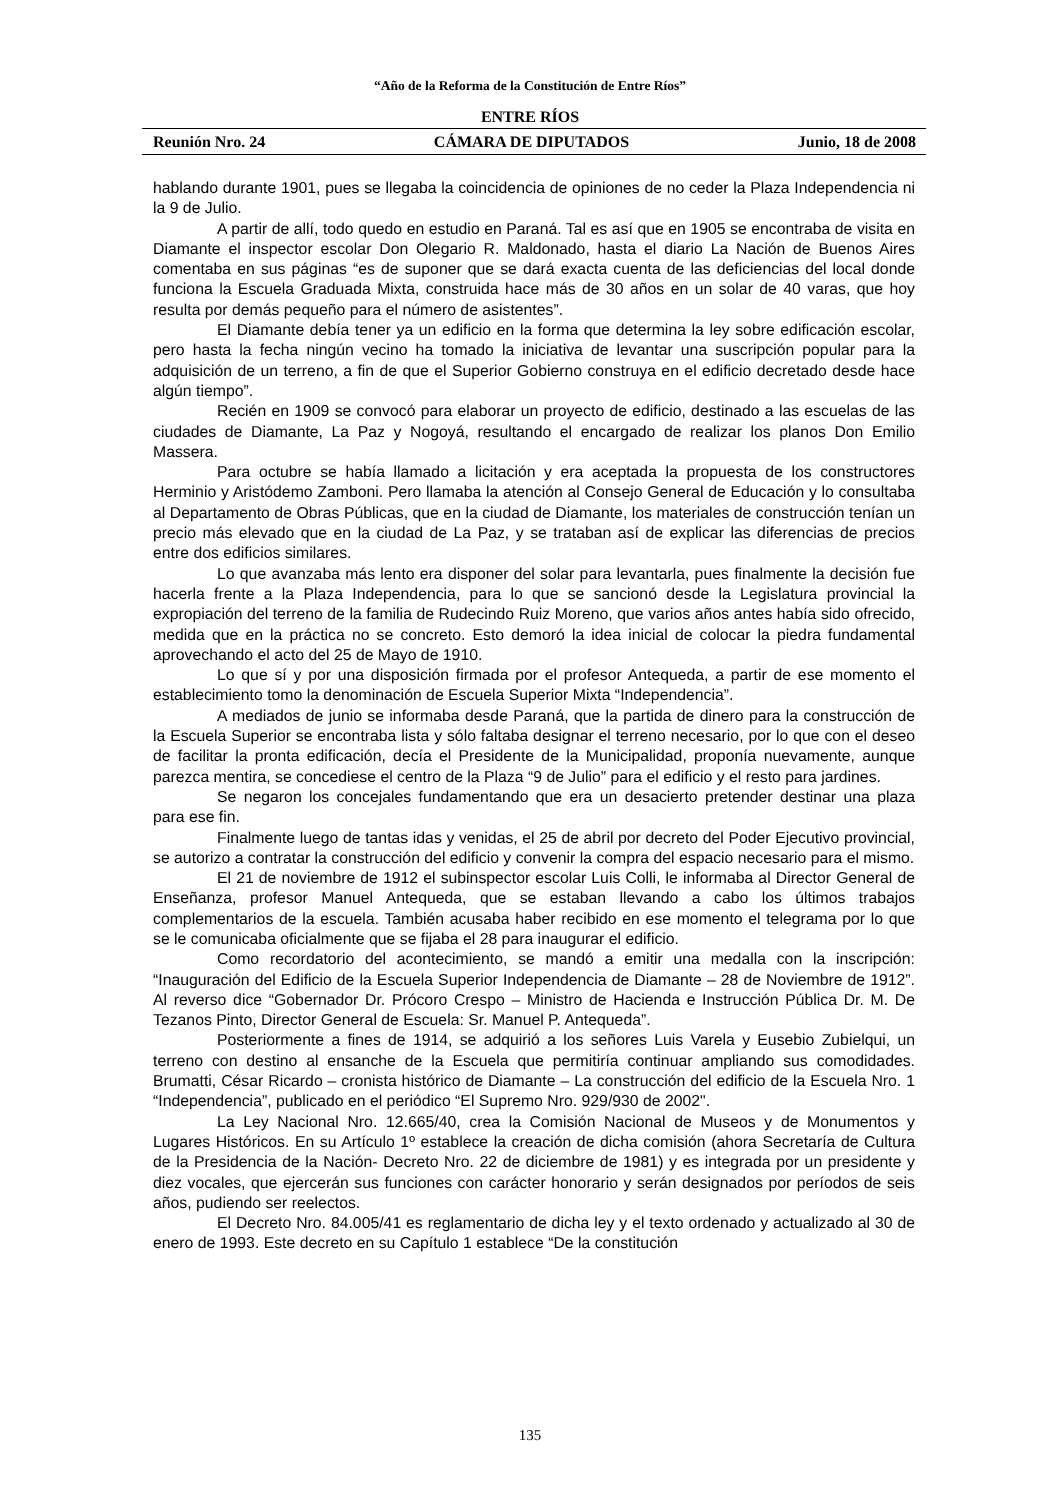“Año de la Reforma de la Constitución de Entre Ríos”
ENTRE RÍOS
Reunión Nro. 24 CÁMARA DE DIPUTADOS Junio, 18 de 2008
hablando durante 1901, pues se llegaba la coincidencia de opiniones de no ceder la Plaza Independencia ni la 9 de Julio.
A partir de allí, todo quedo en estudio en Paraná. Tal es así que en 1905 se encontraba de visita en Diamante el inspector escolar Don Olegario R. Maldonado, hasta el diario La Nación de Buenos Aires comentaba en sus páginas “es de suponer que se dará exacta cuenta de las deficiencias del local donde funciona la Escuela Graduada Mixta, construida hace más de 30 años en un solar de 40 varas, que hoy resulta por demás pequeño para el número de asistentes”.
El Diamante debía tener ya un edificio en la forma que determina la ley sobre edificación escolar, pero hasta la fecha ningún vecino ha tomado la iniciativa de levantar una suscripción popular para la adquisición de un terreno, a fin de que el Superior Gobierno construya en el edificio decretado desde hace algún tiempo”.
Recién en 1909 se convocó para elaborar un proyecto de edificio, destinado a las escuelas de las ciudades de Diamante, La Paz y Nogoyá, resultando el encargado de realizar los planos Don Emilio Massera.
Para octubre se había llamado a licitación y era aceptada la propuesta de los constructores Herminio y Aristódemo Zamboni. Pero llamaba la atención al Consejo General de Educación y lo consultaba al Departamento de Obras Públicas, que en la ciudad de Diamante, los materiales de construcción tenían un precio más elevado que en la ciudad de La Paz, y se trataban así de explicar las diferencias de precios entre dos edificios similares.
Lo que avanzaba más lento era disponer del solar para levantarla, pues finalmente la decisión fue hacerla frente a la Plaza Independencia, para lo que se sancionó desde la Legislatura provincial la expropiación del terreno de la familia de Rudecindo Ruiz Moreno, que varios años antes había sido ofrecido, medida que en la práctica no se concreto. Esto demoró la idea inicial de colocar la piedra fundamental aprovechando el acto del 25 de Mayo de 1910.
Lo que sí y por una disposición firmada por el profesor Antequeda, a partir de ese momento el establecimiento tomo la denominación de Escuela Superior Mixta “Independencia”.
A mediados de junio se informaba desde Paraná, que la partida de dinero para la construcción de la Escuela Superior se encontraba lista y sólo faltaba designar el terreno necesario, por lo que con el deseo de facilitar la pronta edificación, decía el Presidente de la Municipalidad, proponía nuevamente, aunque parezca mentira, se concediese el centro de la Plaza “9 de Julio” para el edificio y el resto para jardines.
Se negaron los concejales fundamentando que era un desacierto pretender destinar una plaza para ese fin.
Finalmente luego de tantas idas y venidas, el 25 de abril por decreto del Poder Ejecutivo provincial, se autorizo a contratar la construcción del edificio y convenir la compra del espacio necesario para el mismo.
El 21 de noviembre de 1912 el subinspector escolar Luis Colli, le informaba al Director General de Enseñanza, profesor Manuel Antequeda, que se estaban llevando a cabo los últimos trabajos complementarios de la escuela. También acusaba haber recibido en ese momento el telegrama por lo que se le comunicaba oficialmente que se fijaba el 28 para inaugurar el edificio.
Como recordatorio del acontecimiento, se mandó a emitir una medalla con la inscripción: “Inauguración del Edificio de la Escuela Superior Independencia de Diamante – 28 de Noviembre de 1912”. Al reverso dice “Gobernador Dr. Prócoro Crespo – Ministro de Hacienda e Instrucción Pública Dr. M. De Tezanos Pinto, Director General de Escuela: Sr. Manuel P. Antequeda”.
Posteriormente a fines de 1914, se adquirió a los señores Luis Varela y Eusebio Zubielqui, un terreno con destino al ensanche de la Escuela que permitiría continuar ampliando sus comodidades. Brumatti, César Ricardo – cronista histórico de Diamante – La construcción del edificio de la Escuela Nro. 1 “Independencia”, publicado en el periódico “El Supremo Nro. 929/930 de 2002".
La Ley Nacional Nro. 12.665/40, crea la Comisión Nacional de Museos y de Monumentos y Lugares Históricos. En su Artículo 1º establece la creación de dicha comisión (ahora Secretaría de Cultura de la Presidencia de la Nación- Decreto Nro. 22 de diciembre de 1981) y es integrada por un presidente y diez vocales, que ejercerán sus funciones con carácter honorario y serán designados por períodos de seis años, pudiendo ser reelectos.
El Decreto Nro. 84.005/41 es reglamentario de dicha ley y el texto ordenado y actualizado al 30 de enero de 1993. Este decreto en su Capítulo 1 establece “De la constitución
135